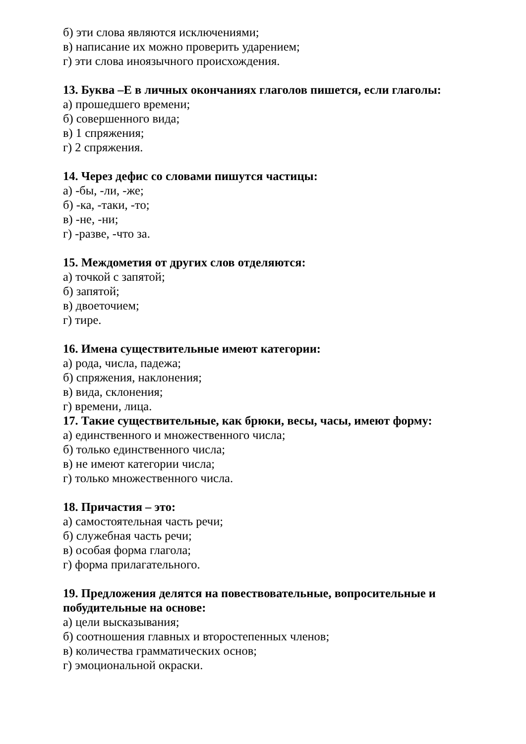б) эти слова являются исключениями;
в) написание их можно проверить ударением;
г) эти слова иноязычного происхождения.
13. Буква –Е в личных окончаниях глаголов пишется, если глаголы:
а) прошедшего времени;
б) совершенного вида;
в) 1 спряжения;
г) 2 спряжения.
14. Через дефис со словами пишутся частицы:
а) -бы, -ли, -же;
б) -ка, -таки, -то;
в) -не, -ни;
г) -разве, -что за.
15. Междометия от других слов отделяются:
а) точкой с запятой;
б) запятой;
в) двоеточием;
г) тире.
16. Имена существительные имеют категории:
а) рода, числа, падежа;
б) спряжения, наклонения;
в) вида, склонения;
г) времени, лица.
17. Такие существительные, как брюки, весы, часы, имеют форму:
а) единственного и множественного числа;
б) только единственного числа;
в) не имеют категории числа;
г) только множественного числа.
18. Причастия – это:
а) самостоятельная часть речи;
б) служебная часть речи;
в) особая форма глагола;
г) форма прилагательного.
19. Предложения делятся на повествовательные, вопросительные и побудительные на основе:
а) цели высказывания;
б) соотношения главных и второстепенных членов;
в) количества грамматических основ;
г) эмоциональной окраски.